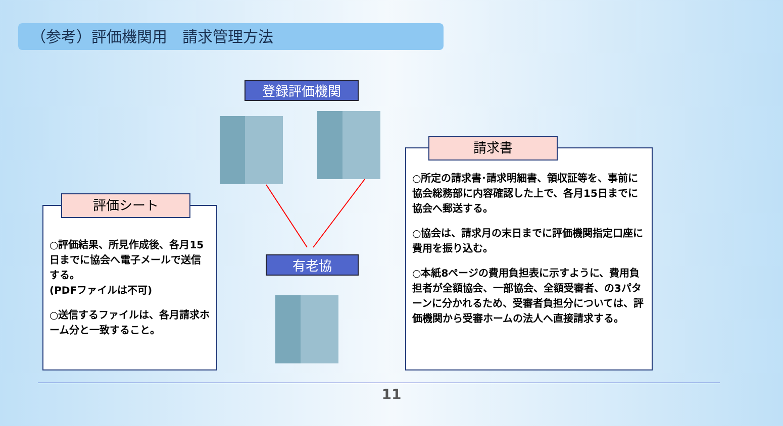（参考）評価機関用　請求管理方法
登録評価機関
有老協
○評価結果、所見作成後、各月15日までに協会へ電子メールで送信する。
(PDFファイルは不可)
○送信するファイルは、各月請求ホーム分と一致すること。
評価シート
○所定の請求書･請求明細書、領収証等を、事前に協会総務部に内容確認した上で、各月15日までに協会へ郵送する。
○協会は、請求月の末日までに評価機関指定口座に費用を振り込む。
○本紙8ページの費用負担表に示すように、費用負担者が全額協会、一部協会、全額受審者、の3パターンに分かれるため、受審者負担分については、評価機関から受審ホームの法人へ直接請求する。
請求書
11